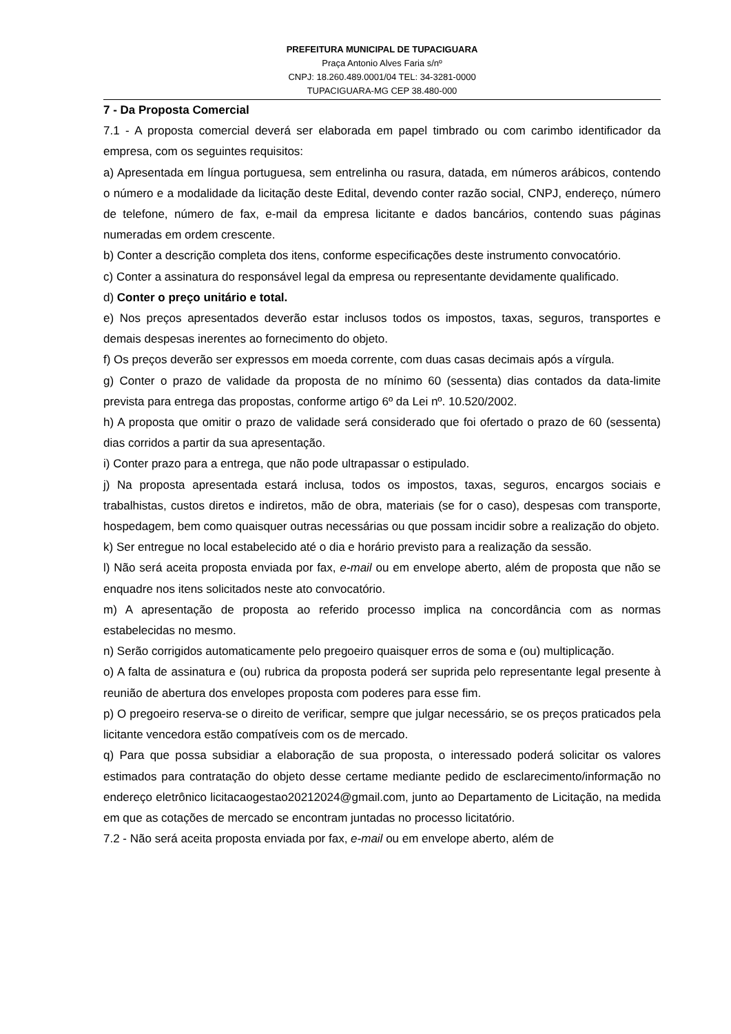PREFEITURA MUNICIPAL DE TUPACIGUARA
Praça Antonio Alves Faria s/nº
CNPJ: 18.260.489.0001/04 TEL: 34-3281-0000
TUPACIGUARA-MG CEP 38.480-000
7 - Da Proposta Comercial
7.1 - A proposta comercial deverá ser elaborada em papel timbrado ou com carimbo identificador da empresa, com os seguintes requisitos:
a) Apresentada em língua portuguesa, sem entrelinha ou rasura, datada, em números arábicos, contendo o número e a modalidade da licitação deste Edital, devendo conter razão social, CNPJ, endereço, número de telefone, número de fax, e-mail da empresa licitante e dados bancários, contendo suas páginas numeradas em ordem crescente.
b) Conter a descrição completa dos itens, conforme especificações deste instrumento convocatório.
c) Conter a assinatura do responsável legal da empresa ou representante devidamente qualificado.
d) Conter o preço unitário e total.
e) Nos preços apresentados deverão estar inclusos todos os impostos, taxas, seguros, transportes e demais despesas inerentes ao fornecimento do objeto.
f) Os preços deverão ser expressos em moeda corrente, com duas casas decimais após a vírgula.
g) Conter o prazo de validade da proposta de no mínimo 60 (sessenta) dias contados da data-limite prevista para entrega das propostas, conforme artigo 6º da Lei nº. 10.520/2002.
h) A proposta que omitir o prazo de validade será considerado que foi ofertado o prazo de 60 (sessenta) dias corridos a partir da sua apresentação.
i) Conter prazo para a entrega, que não pode ultrapassar o estipulado.
j) Na proposta apresentada estará inclusa, todos os impostos, taxas, seguros, encargos sociais e trabalhistas, custos diretos e indiretos, mão de obra, materiais (se for o caso), despesas com transporte, hospedagem, bem como quaisquer outras necessárias ou que possam incidir sobre a realização do objeto.
k) Ser entregue no local estabelecido até o dia e horário previsto para a realização da sessão.
l) Não será aceita proposta enviada por fax, e-mail ou em envelope aberto, além de proposta que não se enquadre nos itens solicitados neste ato convocatório.
m) A apresentação de proposta ao referido processo implica na concordância com as normas estabelecidas no mesmo.
n) Serão corrigidos automaticamente pelo pregoeiro quaisquer erros de soma e (ou) multiplicação.
o) A falta de assinatura e (ou) rubrica da proposta poderá ser suprida pelo representante legal presente à reunião de abertura dos envelopes proposta com poderes para esse fim.
p) O pregoeiro reserva-se o direito de verificar, sempre que julgar necessário, se os preços praticados pela licitante vencedora estão compatíveis com os de mercado.
q) Para que possa subsidiar a elaboração de sua proposta, o interessado poderá solicitar os valores estimados para contratação do objeto desse certame mediante pedido de esclarecimento/informação no endereço eletrônico licitacaogestao20212024@gmail.com, junto ao Departamento de Licitação, na medida em que as cotações de mercado se encontram juntadas no processo licitatório.
7.2 - Não será aceita proposta enviada por fax, e-mail ou em envelope aberto, além de